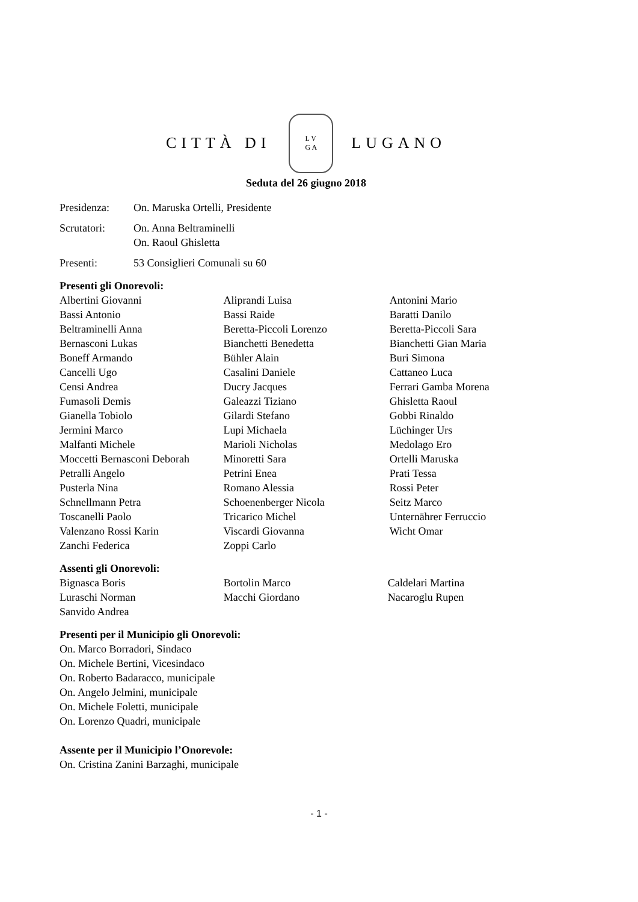CITTÀ DI
L V
G A
LUGANO
Seduta del 26 giugno 2018
Presidenza: On. Maruska Ortelli, Presidente
Scrutatori: On. Anna Beltraminelli
On. Raoul Ghisletta
Presenti: 53 Consiglieri Comunali su 60
Presenti gli Onorevoli:
| Albertini Giovanni | Aliprandi Luisa | Antonini Mario |
| Bassi Antonio | Bassi Raide | Baratti Danilo |
| Beltraminelli Anna | Beretta-Piccoli Lorenzo | Beretta-Piccoli Sara |
| Bernasconi Lukas | Bianchetti Benedetta | Bianchetti Gian Maria |
| Boneff Armando | Bühler Alain | Buri Simona |
| Cancelli Ugo | Casalini Daniele | Cattaneo Luca |
| Censi Andrea | Ducry Jacques | Ferrari Gamba Morena |
| Fumasoli Demis | Galeazzi Tiziano | Ghisletta Raoul |
| Gianella Tobiolo | Gilardi Stefano | Gobbi Rinaldo |
| Jermini Marco | Lupi Michaela | Lüchinger Urs |
| Malfanti Michele | Marioli Nicholas | Medolago Ero |
| Moccetti Bernasconi Deborah | Minoretti Sara | Ortelli Maruska |
| Petralli Angelo | Petrini Enea | Prati Tessa |
| Pusterla Nina | Romano Alessia | Rossi Peter |
| Schnellmann Petra | Schoenenberger Nicola | Seitz Marco |
| Toscanelli Paolo | Tricarico Michel | Unternährer Ferruccio |
| Valenzano Rossi Karin | Viscardi Giovanna | Wicht Omar |
| Zanchi Federica | Zoppi Carlo | |
Assenti gli Onorevoli:
| Bignasca Boris | Bortolin Marco | Caldelari Martina |
| Luraschi Norman | Macchi Giordano | Nacaroglu Rupen |
| Sanvido Andrea | | |
Presenti per il Municipio gli Onorevoli:
On. Marco Borradori, Sindaco
On. Michele Bertini, Vicesindaco
On. Roberto Badaracco, municipale
On. Angelo Jelmini, municipale
On. Michele Foletti, municipale
On. Lorenzo Quadri, municipale
Assente per il Municipio l’Onorevole:
On. Cristina Zanini Barzaghi, municipale
- 1 -